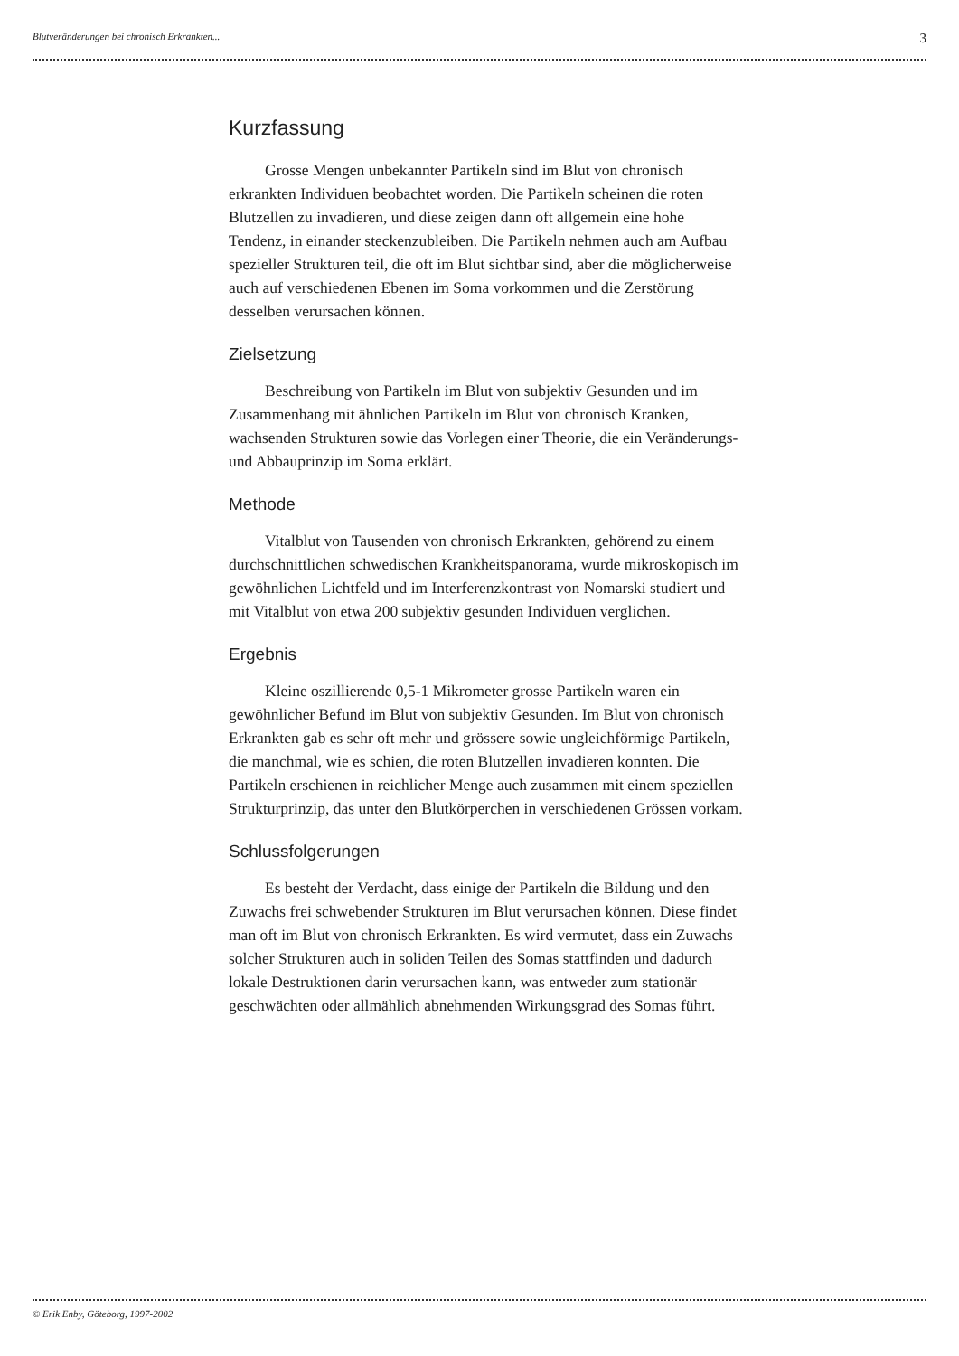Blutveränderungen bei chronisch Erkrankten... 3
Kurzfassung
Grosse Mengen unbekannter Partikeln sind im Blut von chronisch erkrankten Individuen beobachtet worden. Die Partikeln scheinen die roten Blutzellen zu invadieren, und diese zeigen dann oft allgemein eine hohe Tendenz, in einander steckenzubleiben. Die Partikeln nehmen auch am Aufbau spezieller Strukturen teil, die oft im Blut sichtbar sind, aber die möglicherweise auch auf verschiedenen Ebenen im Soma vorkommen und die Zerstörung desselben verursachen können.
Zielsetzung
Beschreibung von Partikeln im Blut von subjektiv Gesunden und im Zusammenhang mit ähnlichen Partikeln im Blut von chronisch Kranken, wachsenden Strukturen sowie das Vorlegen einer Theorie, die ein Veränderungs- und Abbauprinzip im Soma erklärt.
Methode
Vitalblut von Tausenden von chronisch Erkrankten, gehörend zu einem durchschnittlichen schwedischen Krankheitspanorama, wurde mikroskopisch im gewöhnlichen Lichtfeld und im Interferenzkontrast von Nomarski studiert und mit Vitalblut von etwa 200 subjektiv gesunden Individuen verglichen.
Ergebnis
Kleine oszillierende 0,5-1 Mikrometer grosse Partikeln waren ein gewöhnlicher Befund im Blut von subjektiv Gesunden. Im Blut von chronisch Erkrankten gab es sehr oft mehr und grössere sowie ungleichförmige Partikeln, die manchmal, wie es schien, die roten Blutzellen invadieren konnten. Die Partikeln erschienen in reichlicher Menge auch zusammen mit einem speziellen Strukturprinzip, das unter den Blutkörperchen in verschiedenen Grössen vorkam.
Schlussfolgerungen
Es besteht der Verdacht, dass einige der Partikeln die Bildung und den Zuwachs frei schwebender Strukturen im Blut verursachen können. Diese findet man oft im Blut von chronisch Erkrankten. Es wird vermutet, dass ein Zuwachs solcher Strukturen auch in soliden Teilen des Somas stattfinden und dadurch lokale Destruktionen darin verursachen kann, was entweder zum stationär geschwächten oder allmählich abnehmenden Wirkungsgrad des Somas führt.
© Erik Enby, Göteborg, 1997-2002